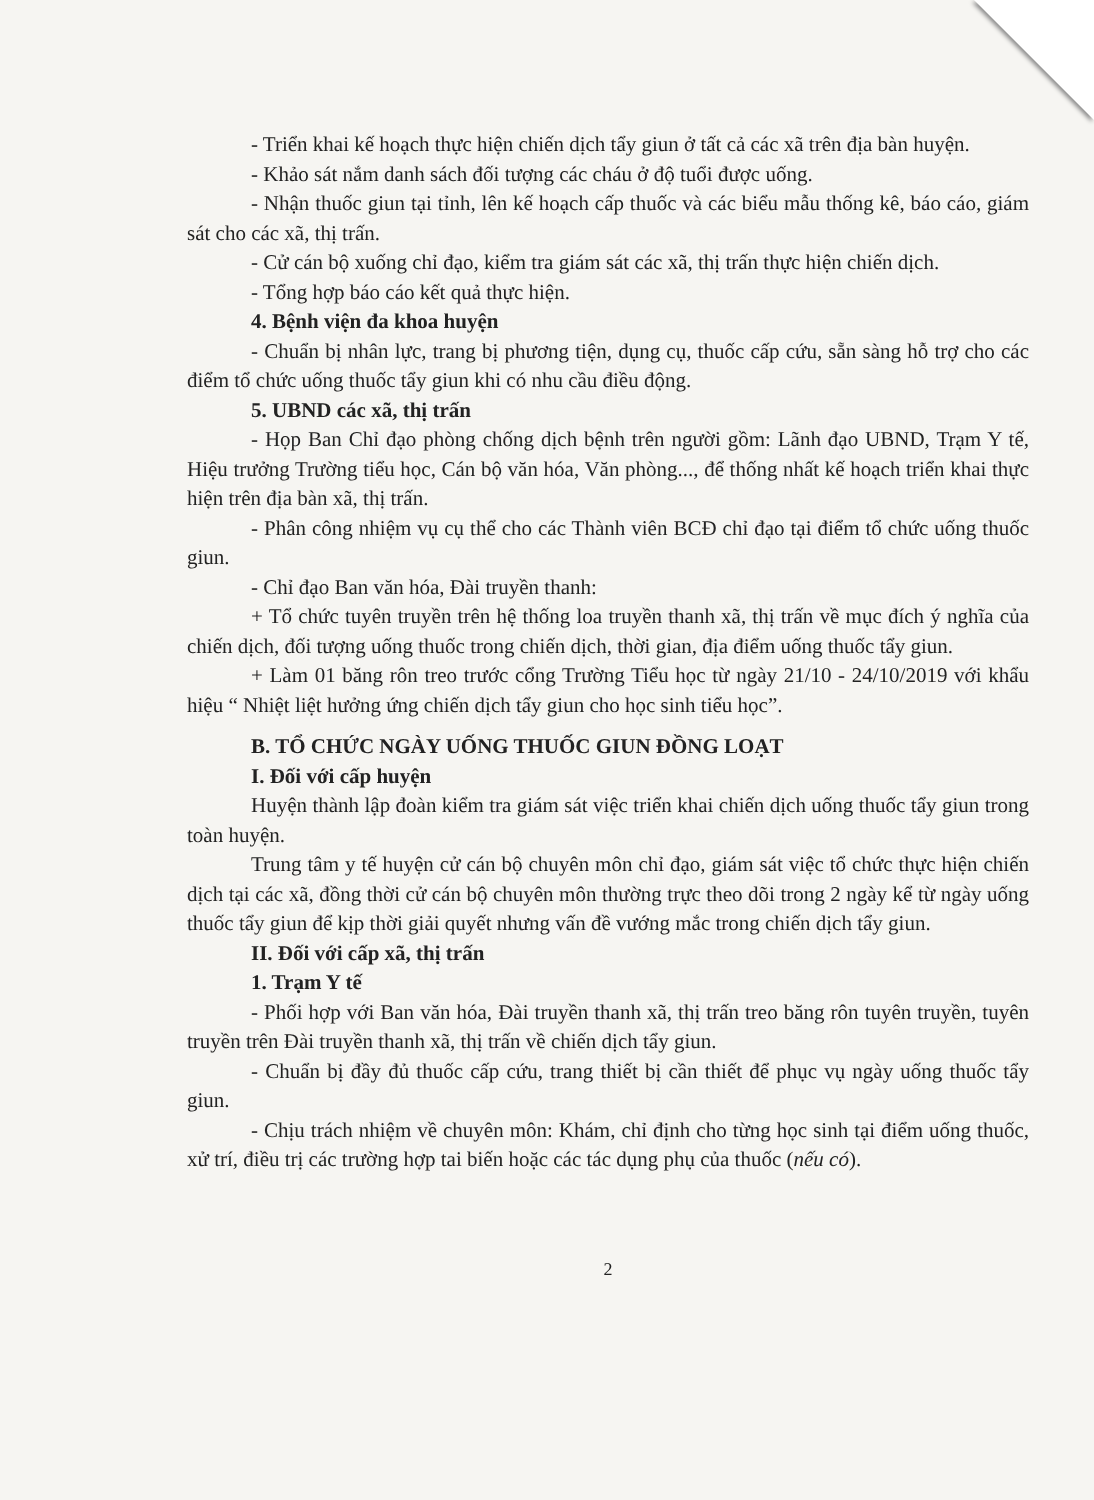- Triển khai kế hoạch thực hiện chiến dịch tẩy giun ở tất cả các xã trên địa bàn huyện.
- Khảo sát nắm danh sách đối tượng các cháu ở độ tuổi được uống.
- Nhận thuốc giun tại tỉnh, lên kế hoạch cấp thuốc và các biểu mẫu thống kê, báo cáo, giám sát cho các xã, thị trấn.
- Cử cán bộ xuống chỉ đạo, kiểm tra giám sát các xã, thị trấn thực hiện chiến dịch.
- Tổng hợp báo cáo kết quả thực hiện.
4. Bệnh viện đa khoa huyện
- Chuẩn bị nhân lực, trang bị phương tiện, dụng cụ, thuốc cấp cứu, sẵn sàng hỗ trợ cho các điểm tổ chức uống thuốc tẩy giun khi có nhu cầu điều động.
5. UBND các xã, thị trấn
- Họp Ban Chỉ đạo phòng chống dịch bệnh trên người gồm: Lãnh đạo UBND, Trạm Y tế, Hiệu trưởng Trường tiểu học, Cán bộ văn hóa, Văn phòng..., để thống nhất kế hoạch triển khai thực hiện trên địa bàn xã, thị trấn.
- Phân công nhiệm vụ cụ thể cho các Thành viên BCĐ chỉ đạo tại điểm tổ chức uống thuốc giun.
- Chỉ đạo Ban văn hóa, Đài truyền thanh:
+ Tổ chức tuyên truyền trên hệ thống loa truyền thanh xã, thị trấn về mục đích ý nghĩa của chiến dịch, đối tượng uống thuốc trong chiến dịch, thời gian, địa điểm uống thuốc tẩy giun.
+ Làm 01 băng rôn treo trước cổng Trường Tiểu học từ ngày 21/10 - 24/10/2019 với khẩu hiệu “ Nhiệt liệt hưởng ứng chiến dịch tẩy giun cho học sinh tiểu học”.
B. TỔ CHỨC NGÀY UỐNG THUỐC GIUN ĐỒNG LOẠT
I. Đối với cấp huyện
Huyện thành lập đoàn kiểm tra giám sát việc triển khai chiến dịch uống thuốc tẩy giun trong toàn huyện.
Trung tâm y tế huyện cử cán bộ chuyên môn chỉ đạo, giám sát việc tổ chức thực hiện chiến dịch tại các xã, đồng thời cử cán bộ chuyên môn thường trực theo dõi trong 2 ngày kể từ ngày uống thuốc tẩy giun để kịp thời giải quyết nhưng vấn đề vướng mắc trong chiến dịch tẩy giun.
II. Đối với cấp xã, thị trấn
1. Trạm Y tế
- Phối hợp với Ban văn hóa, Đài truyền thanh xã, thị trấn treo băng rôn tuyên truyền, tuyên truyền trên Đài truyền thanh xã, thị trấn về chiến dịch tẩy giun.
- Chuẩn bị đầy đủ thuốc cấp cứu, trang thiết bị cần thiết để phục vụ ngày uống thuốc tẩy giun.
- Chịu trách nhiệm về chuyên môn: Khám, chỉ định cho từng học sinh tại điểm uống thuốc, xử trí, điều trị các trường hợp tai biến hoặc các tác dụng phụ của thuốc (nếu có).
2